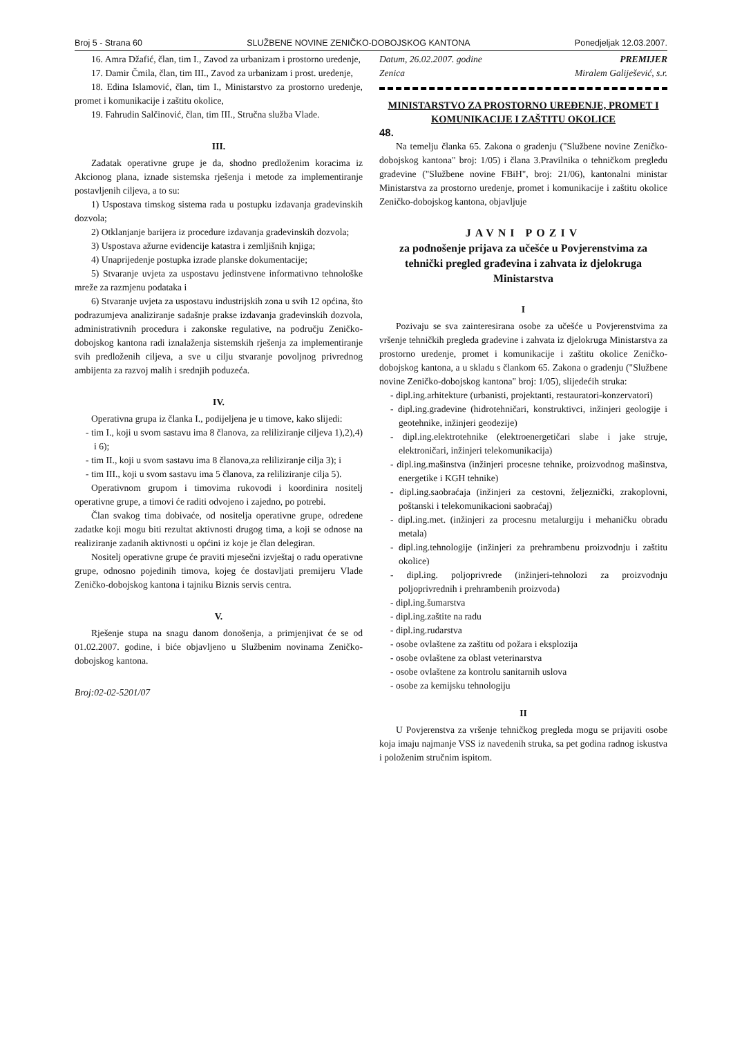Broj 5 - Strana 60 SLUŽBENE NOVINE ZENIČKO-DOBOJSKOG KANTONA Ponedjeljak 12.03.2007.
16. Amra Džafić, član, tim I., Zavod za urbanizam i prostorno uredenje,
17. Damir Čmila, član, tim III., Zavod za urbanizam i prost. uredenje,
18. Edina Islamović, član, tim I., Ministarstvo za prostorno uredenje, promet i komunikacije i zaštitu okolice,
19. Fahrudin Salčinović, član, tim III., Stručna služba Vlade.
III.
Zadatak operativne grupe je da, shodno predloženim koracima iz Akcionog plana, iznade sistemska rješenja i metode za implementiranje postavljenih ciljeva, a to su:
1) Uspostava timskog sistema rada u postupku izdavanja gradevinskih dozvola;
2) Otklanjanje barijera iz procedure izdavanja gradevinskih dozvola;
3) Uspostava ažurne evidencije katastra i zemljišnih knjiga;
4) Unaprijedenje postupka izrade planske dokumentacije;
5) Stvaranje uvjeta za uspostavu jedinstvene informativno tehnološke mreže za razmjenu podataka i
6) Stvaranje uvjeta za uspostavu industrijskih zona u svih 12 općina, što podrazumjeva analiziranje sadašnje prakse izdavanja gradevinskih dozvola, administrativnih procedura i zakonske regulative, na području Zeničko-dobojskog kantona radi iznalaženja sistemskih rješenja za implementiranje svih predloženih ciljeva, a sve u cilju stvaranje povoljnog privrednog ambijenta za razvoj malih i srednjih poduzeća.
IV.
Operativna grupa iz članka I., podijeljena je u timove, kako slijedi:
- tim I., koji u svom sastavu ima 8 članova, za reliliziranje ciljeva 1),2),4) i 6);
- tim II., koji u svom sastavu ima 8 članova,za reliliziranje cilja 3); i
- tim III., koji u svom sastavu ima 5 članova, za reliliziranje cilja 5).
Operativnom grupom i timovima rukovodi i koordinira nositelj operativne grupe, a timovi će raditi odvojeno i zajedno, po potrebi.
Član svakog tima dobivaće, od nositelja operativne grupe, odredene zadatke koji mogu biti rezultat aktivnosti drugog tima, a koji se odnose na realiziranje zadanih aktivnosti u općini iz koje je član delegiran.
Nositelj operativne grupe će praviti mjesečni izvještaj o radu operativne grupe, odnosno pojedinih timova, kojeg će dostavljati premijeru Vlade Zeničko-dobojskog kantona i tajniku Biznis servis centra.
V.
Rješenje stupa na snagu danom donošenja, a primjenjivat će se od 01.02.2007. godine, i biće objavljeno u Službenim novinama Zeničko-dobojskog kantona.
Broj:02-02-5201/07
Datum, 26.02.2007. godine
Zenica PREMIJER
Miralem Galiješević, s.r.
MINISTARSTVO ZA PROSTORNO UREĐENJE, PROMET I KOMUNIKACIJE I ZAŠTITU OKOLICE
48.
Na temelju članka 65. Zakona o gradenju ("Službene novine Zeničko-dobojskog kantona" broj: 1/05) i člana 3.Pravilnika o tehničkom pregledu gradevine ("Službene novine FBiH", broj: 21/06), kantonalni ministar Ministarstva za prostorno uredenje, promet i komunikacije i zaštitu okolice Zeničko-dobojskog kantona, objavljuje
JAVNI POZIV
za podnošenje prijava za učešće u Povjerenstvima za tehnički pregled građevina i zahvata iz djelokruga Ministarstva
I
Pozivaju se sva zainteresirana osobe za učešće u Povjerenstvima za vršenje tehničkih pregleda gradevine i zahvata iz djelokruga Ministarstva za prostorno uredenje, promet i komunikacije i zaštitu okolice Zeničko-dobojskog kantona, a u skladu s člankom 65. Zakona o gradenju ("Službene novine Zeničko-dobojskog kantona" broj: 1/05), slijedećih struka:
- dipl.ing.arhitekture (urbanisti, projektanti, restauratori-konzervatori)
- dipl.ing.gradevine (hidrotehničari, konstruktivci, inžinjeri geologije i geotehnike, inžinjeri geodezije)
- dipl.ing.elektrotehnike (elektroenergetičari slabe i jake struje, elektroničari, inžinjeri telekomunikacija)
- dipl.ing.mašinstva (inžinjeri procesne tehnike, proizvodnog mašinstva, energetike i KGH tehnike)
- dipl.ing.saobraćaja (inžinjeri za cestovni, željeznički, zrakoplovni, poštanski i telekomunikacioni saobraćaj)
- dipl.ing.met. (inžinjeri za procesnu metalurgiju i mehaničku obradu metala)
- dipl.ing.tehnologije (inžinjeri za prehrambenu proizvodnju i zaštitu okolice)
- dipl.ing. poljoprivrede (inžinjeri-tehnolozi za proizvodnju poljoprivrednih i prehrambenih proizvoda)
- dipl.ing.šumarstva
- dipl.ing.zaštite na radu
- dipl.ing.rudarstva
- osobe ovlaštene za zaštitu od požara i eksplozija
- osobe ovlaštene za oblast veterinarstva
- osobe ovlaštene za kontrolu sanitarnih uslova
- osobe za kemijsku tehnologiju
II
U Povjerenstva za vršenje tehničkog pregleda mogu se prijaviti osobe koja imaju najmanje VSS iz navedenih struka, sa pet godina radnog iskustva i položenim stručnim ispitom.